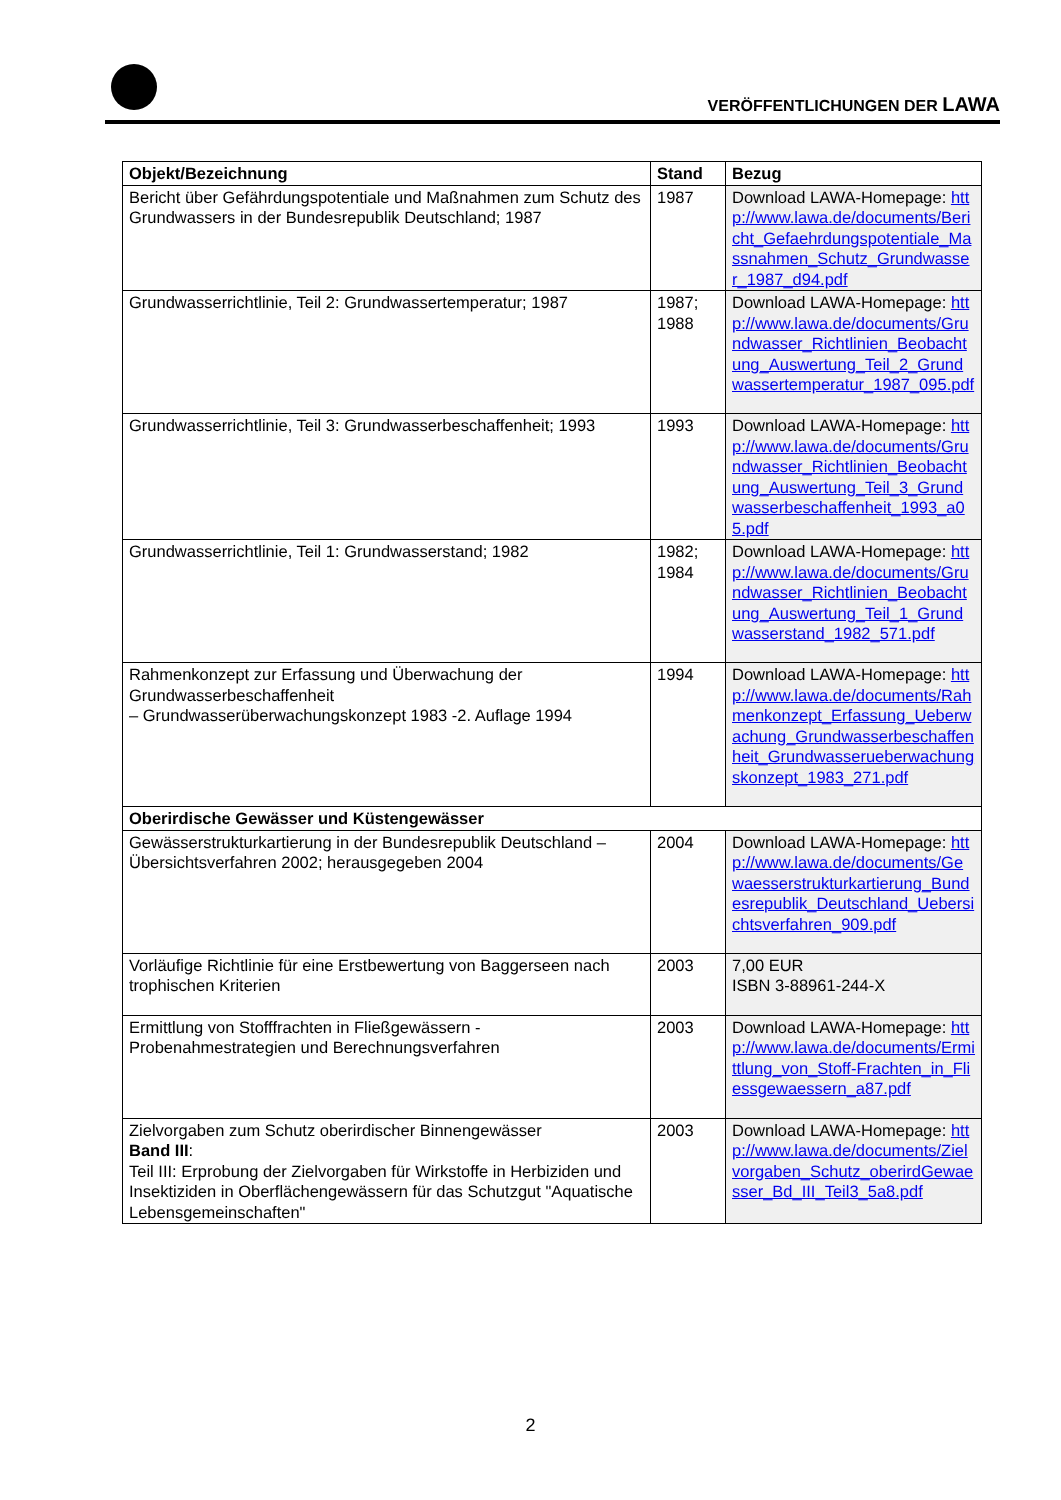VERÖFFENTLICHUNGEN DER LAWA
| Objekt/Bezeichnung | Stand | Bezug |
| --- | --- | --- |
| Bericht über Gefährdungspotentiale und Maßnahmen zum Schutz des Grundwassers in der Bundesrepublik Deutschland; 1987 | 1987 | Download LAWA-Homepage: http://www.lawa.de/documents/Bericht_Gefaehrdungspotentiale_Massnahmen_Schutz_Grundwasser_1987_d94.pdf |
| Grundwasserrichtlinie, Teil 2: Grundwassertemperatur; 1987 | 1987; 1988 | Download LAWA-Homepage: http://www.lawa.de/documents/Grundwasser_Richtlinien_Beobachtung_Auswertung_Teil_2_Grundwassertemperatur_1987_095.pdf |
| Grundwasserrichtlinie, Teil 3: Grundwasserbeschaffenheit; 1993 | 1993 | Download LAWA-Homepage: http://www.lawa.de/documents/Grundwasser_Richtlinien_Beobachtung_Auswertung_Teil_3_Grundwasserbeschaffenheit_1993_a05.pdf |
| Grundwasserrichtlinie, Teil 1: Grundwasserstand; 1982 | 1982; 1984 | Download LAWA-Homepage: http://www.lawa.de/documents/Grundwasser_Richtlinien_Beobachtung_Auswertung_Teil_1_Grundwasserstand_1982_571.pdf |
| Rahmenkonzept zur Erfassung und Überwachung der Grundwasserbeschaffenheit – Grundwasserüberwachungskonzept 1983 -2. Auflage 1994 | 1994 | Download LAWA-Homepage: http://www.lawa.de/documents/Rahmenkonzept_Erfassung_Ueberwachung_Grundwasserbeschaffenheit_Grundwasserueberwachungskonzept_1983_271.pdf |
| Oberirdische Gewässer und Küstengewässer | | |
| Gewässerstrukturkartierung in der Bundesrepublik Deutschland – Übersichtsverfahren 2002; herausgegeben 2004 | 2004 | Download LAWA-Homepage: http://www.lawa.de/documents/Gewaesserstrukturkartierung_Bundesrepublik_Deutschland_Uebersichtsverfahren_909.pdf |
| Vorläufige Richtlinie für eine Erstbewertung von Baggerseen nach trophischen Kriterien | 2003 | 7,00 EUR ISBN 3-88961-244-X |
| Ermittlung von Stofffrachten in Fließgewässern - Probenahmestrategien und Berechnungsverfahren | 2003 | Download LAWA-Homepage: http://www.lawa.de/documents/Ermittlung_von_Stoff-Frachten_in_Fliessgewaessern_a87.pdf |
| Zielvorgaben zum Schutz oberirdischer Binnengewässer Band III : Teil III: Erprobung der Zielvorgaben für Wirkstoffe in Herbiziden und Insektiziden in Oberflächengewässern für das Schutzgut "Aquatische Lebensgemeinschaften" | 2003 | Download LAWA-Homepage: http://www.lawa.de/documents/Zielvorgaben_Schutz_oberirdGewaesser_Bd_III_Teil3_5a8.pdf |
2